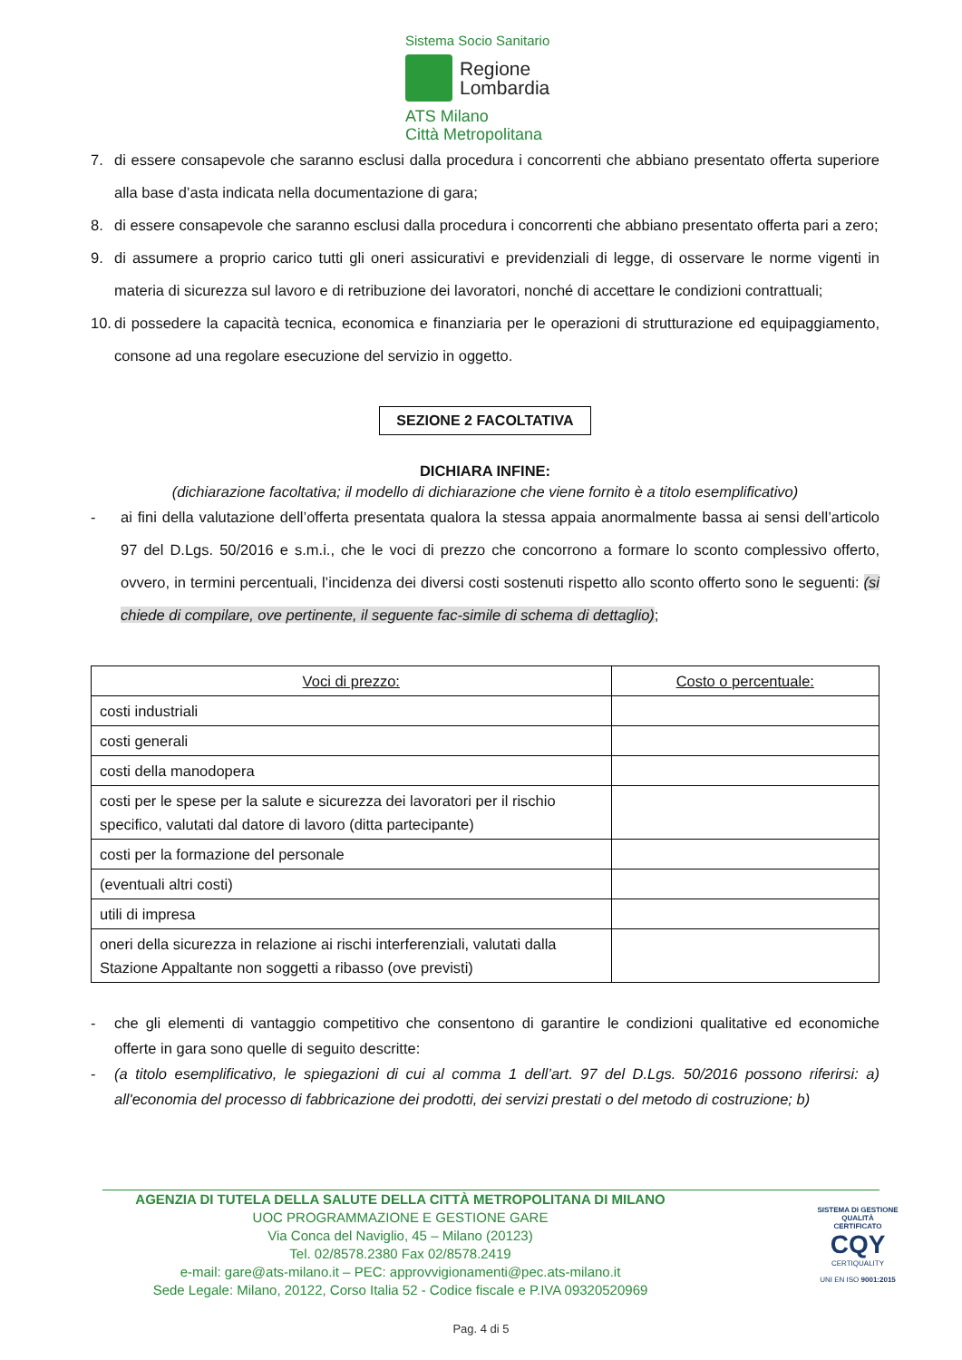Sistema Socio Sanitario
Regione
Lombardia
ATS Milano
Città Metropolitana
7. di essere consapevole che saranno esclusi dalla procedura i concorrenti che abbiano presentato offerta superiore alla base d’asta indicata nella documentazione di gara;
8. di essere consapevole che saranno esclusi dalla procedura i concorrenti che abbiano presentato offerta pari a zero;
9. di assumere a proprio carico tutti gli oneri assicurativi e previdenziali di legge, di osservare le norme vigenti in materia di sicurezza sul lavoro e di retribuzione dei lavoratori, nonché di accettare le condizioni contrattuali;
10. di possedere la capacità tecnica, economica e finanziaria per le operazioni di strutturazione ed equipaggiamento, consone ad una regolare esecuzione del servizio in oggetto.
SEZIONE 2 FACOLTATIVA
DICHIARA INFINE:
(dichiarazione facoltativa; il modello di dichiarazione che viene fornito è a titolo esemplificativo)
- ai fini della valutazione dell’offerta presentata qualora la stessa appaia anormalmente bassa ai sensi dell’articolo 97 del D.Lgs. 50/2016 e s.m.i., che le voci di prezzo che concorrono a formare lo sconto complessivo offerto, ovvero, in termini percentuali, l’incidenza dei diversi costi sostenuti rispetto allo sconto offerto sono le seguenti: (si chiede di compilare, ove pertinente, il seguente fac-simile di schema di dettaglio);
| Voci di prezzo: | Costo o percentuale: |
| --- | --- |
| costi industriali | |
| costi generali | |
| costi della manodopera | |
| costi per le spese per la salute e sicurezza dei lavoratori per il rischio specifico, valutati dal datore di lavoro (ditta partecipante) | |
| costi per la formazione del personale | |
| (eventuali altri costi) | |
| utili di impresa | |
| oneri della sicurezza in relazione ai rischi interferenziali, valutati dalla Stazione Appaltante non soggetti a ribasso (ove previsti) | |
- che gli elementi di vantaggio competitivo che consentono di garantire le condizioni qualitative ed economiche offerte in gara sono quelle di seguito descritte:
- (a titolo esemplificativo, le spiegazioni di cui al comma 1 dell’art. 97 del D.Lgs. 50/2016 possono riferirsi: a) all'economia del processo di fabbricazione dei prodotti, dei servizi prestati o del metodo di costruzione; b)
AGENZIA DI TUTELA DELLA SALUTE DELLA CITTÀ METROPOLITANA DI MILANO
UOC PROGRAMMAZIONE E GESTIONE GARE
Via Conca del Naviglio, 45 – Milano (20123)
Tel. 02/8578.2380 Fax 02/8578.2419
e-mail: gare@ats-milano.it – PEC: approvvigionamenti@pec.ats-milano.it
Sede Legale: Milano, 20122, Corso Italia 52 - Codice fiscale e P.IVA 09320520969
SISTEMA DI GESTIONE QUALITÀ CERTIFICATO
CQY
CERTIQUALITY
UNI EN ISO 9001:2015
Pag. 4 di 5